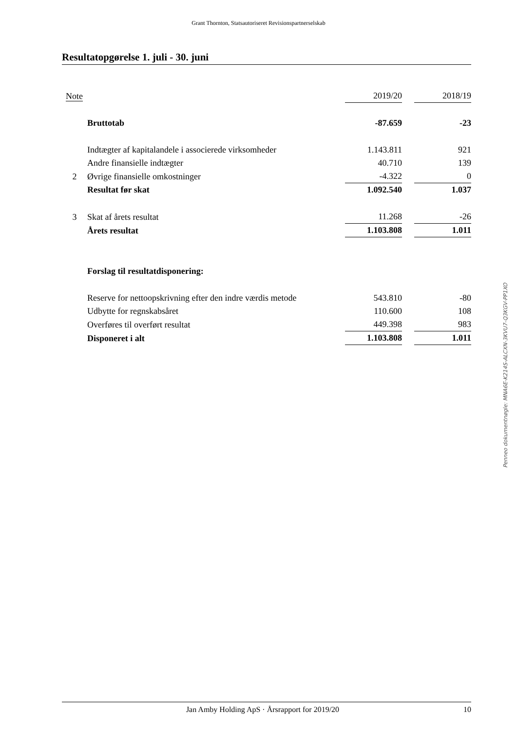Grant Thornton, Statsautoriseret Revisionspartnerselskab
Resultatopgørelse 1. juli - 30. juni
| Note | | 2019/20 | | 2018/19 |
| --- | --- | --- | --- | --- |
| | Bruttotab | -87.659 | | -23 |
| | Indtægter af kapitalandele i associerede virksomheder | 1.143.811 | | 921 |
| | Andre finansielle indtægter | 40.710 | | 139 |
| 2 | Øvrige finansielle omkostninger | -4.322 | | 0 |
| | Resultat før skat | 1.092.540 | | 1.037 |
| 3 | Skat af årets resultat | 11.268 | | -26 |
| | Årets resultat | 1.103.808 | | 1.011 |
| | Forslag til resultatdisponering: | | | |
| | Reserve for nettoopskrivning efter den indre værdis metode | 543.810 | | -80 |
| | Udbytte for regnskabsåret | 110.600 | | 108 |
| | Overføres til overført resultat | 449.398 | | 983 |
| | Disponeret i alt | 1.103.808 | | 1.011 |
Penneo dokumentnøgle: MNA6E-K214S-ALCXN-3KVU7-Q3KGV-PP1XO
Jan Amby Holding ApS · Årsrapport for 2019/20 10